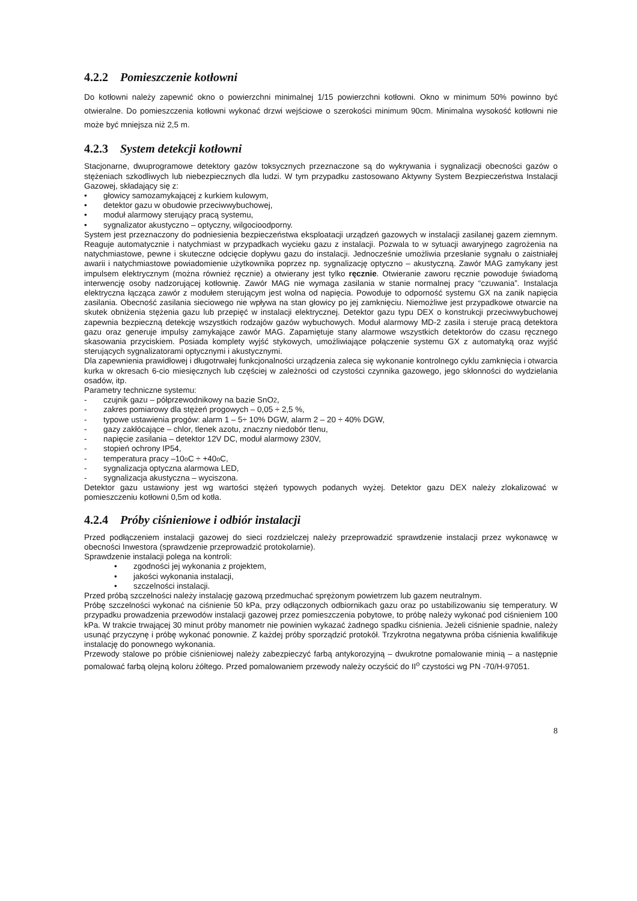4.2.2 Pomieszczenie kotłowni
Do kotłowni należy zapewnić okno o powierzchni minimalnej 1/15 powierzchni kotłowni. Okno w minimum 50% powinno być otwieralne. Do pomieszczenia kotłowni wykonać drzwi wejściowe o szerokości minimum 90cm. Minimalna wysokość kotłowni nie może być mniejsza niż 2,5 m.
4.2.3 System detekcji kotłowni
Stacjonarne, dwuprogramowe detektory gazów toksycznych przeznaczone są do wykrywania i sygnalizacji obecności gazów o stężeniach szkodliwych lub niebezpiecznych dla ludzi. W tym przypadku zastosowano Aktywny System Bezpieczeństwa Instalacji Gazowej, składający się z:
• głowicy samozamykającej z kurkiem kulowym,
• detektor gazu w obudowie przeciwwybuchowej,
• moduł alarmowy sterujący pracą systemu,
• sygnalizator akustyczno – optyczny, wilgocioodporny.
System jest przeznaczony do podniesienia bezpieczeństwa eksploatacji urządzeń gazowych w instalacji zasilanej gazem ziemnym. Reaguje automatycznie i natychmiast w przypadkach wycieku gazu z instalacji. Pozwala to w sytuacji awaryjnego zagrożenia na natychmiastowe, pewne i skuteczne odcięcie dopływu gazu do instalacji. Jednocześnie umożliwia przesłanie sygnału o zaistniałej awarii i natychmiastowe powiadomienie użytkownika poprzez np. sygnalizację optyczno – akustyczną. Zawór MAG zamykany jest impulsem elektrycznym (można również ręcznie) a otwierany jest tylko ręcznie. Otwieranie zaworu ręcznie powoduje świadomą interwencję osoby nadzorującej kotłownię. Zawór MAG nie wymaga zasilania w stanie normalnej pracy “czuwania”. Instalacja elektryczna łącząca zawór z modułem sterującym jest wolna od napięcia. Powoduje to odporność systemu GX na zanik napięcia zasilania. Obecność zasilania sieciowego nie wpływa na stan głowicy po jej zamknięciu. Niemożliwe jest przypadkowe otwarcie na skutek obniżenia stężenia gazu lub przepięć w instalacji elektrycznej. Detektor gazu typu DEX o konstrukcji przeciwwybuchowej zapewnia bezpieczną detekcję wszystkich rodzajów gazów wybuchowych. Moduł alarmowy MD-2 zasila i steruje pracą detektora gazu oraz generuje impulsy zamykające zawór MAG. Zapamiętuje stany alarmowe wszystkich detektorów do czasu ręcznego skasowania przyciskiem. Posiada komplety wyjść stykowych, umożliwiające połączenie systemu GX z automatyką oraz wyjść sterujących sygnalizatorami optycznymi i akustycznymi.
Dla zapewnienia prawidłowej i długotrwałej funkcjonalności urządzenia zaleca się wykonanie kontrolnego cyklu zamknięcia i otwarcia kurka w okresach 6-cio miesięcznych lub częściej w zależności od czystości czynnika gazowego, jego skłonności do wydzielania osadów, itp.
Parametry techniczne systemu:
- czujnik gazu – półprzewodnikowy na bazie SnO<sub>2</sub>,
- zakres pomiarowy dla stężeń progowych – 0,05 ÷ 2,5 %,
- typowe ustawienia progów: alarm 1 – 5÷ 10% DGW, alarm 2 – 20 ÷ 40% DGW,
- gazy zakłócające – chlor, tlenek azotu, znaczny niedobór tlenu,
- napięcie zasilania – detektor 12V DC, moduł alarmowy 230V,
- stopień ochrony IP54,
- temperatura pracy –10<sup>o</sup>C ÷ +40<sup>o</sup>C,
- sygnalizacja optyczna alarmowa LED,
- sygnalizacja akustyczna – wyciszona.
Detektor gazu ustawiony jest wg wartości stężeń typowych podanych wyżej. Detektor gazu DEX należy zlokalizować w pomieszczeniu kotłowni 0,5m od kotła.
4.2.4 Próby ciśnieniowe i odbiór instalacji
Przed podłączeniem instalacji gazowej do sieci rozdzielczej należy przeprowadzić sprawdzenie instalacji przez wykonawcę w obecności Inwestora (sprawdzenie przeprowadzić protokolarnie).
Sprawdzenie instalacji polega na kontroli:
• zgodności jej wykonania z projektem,
• jakości wykonania instalacji,
• szczelności instalacji.
Przed próbą szczelności należy instalację gazową przedmuchać sprężonym powietrzem lub gazem neutralnym.
Próbę szczelności wykonać na ciśnienie 50 kPa, przy odłączonych odbiornikach gazu oraz po ustabilizowaniu się temperatury. W przypadku prowadzenia przewodów instalacji gazowej przez pomieszczenia pobytowe, to próbę należy wykonać pod ciśnieniem 100 kPa. W trakcie trwającej 30 minut próby manometr nie powinien wykazać żadnego spadku ciśnienia. Jeżeli ciśnienie spadnie, należy usunąć przyczynę i próbę wykonać ponownie. Z każdej próby sporządzić protokół. Trzykrotna negatywna próba ciśnienia kwalifikuje instalację do ponownego wykonania.
Przewody stalowe po próbie ciśnieniowej należy zabezpieczyć farbą antykorozyjną – dwukrotne pomalowanie minią – a następnie pomalować farbą olejną koloru żółtego. Przed pomalowaniem przewody należy oczyścić do II<sup>o</sup> czystości wg PN -70/H-97051.
8